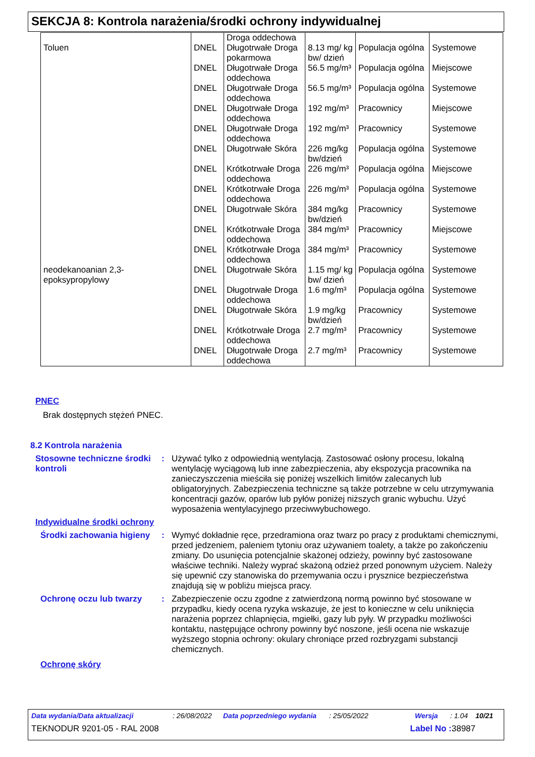SEKCJA 8: Kontrola narażenia/środki ochrony indywidualnej
| | | Droga oddechowa | | | |
| Toluen | DNEL | Długotrwałe Droga pokarmowa | 8.13 mg/ kg bw/ dzień | Populacja ogólna | Systemowe |
| | DNEL | Długotrwałe Droga oddechowa | 56.5 mg/m³ | Populacja ogólna | Miejscowe |
| | DNEL | Długotrwałe Droga oddechowa | 56.5 mg/m³ | Populacja ogólna | Systemowe |
| | DNEL | Długotrwałe Droga oddechowa | 192 mg/m³ | Pracownicy | Miejscowe |
| | DNEL | Długotrwałe Droga oddechowa | 192 mg/m³ | Pracownicy | Systemowe |
| | DNEL | Długotrwałe Skóra | 226 mg/kg bw/dzień | Populacja ogólna | Systemowe |
| | DNEL | Krótkotrwałe Droga oddechowa | 226 mg/m³ | Populacja ogólna | Miejscowe |
| | DNEL | Krótkotrwałe Droga oddechowa | 226 mg/m³ | Populacja ogólna | Systemowe |
| | DNEL | Długotrwałe Skóra | 384 mg/kg bw/dzień | Pracownicy | Systemowe |
| | DNEL | Krótkotrwałe Droga oddechowa | 384 mg/m³ | Pracownicy | Miejscowe |
| | DNEL | Krótkotrwałe Droga oddechowa | 384 mg/m³ | Pracownicy | Systemowe |
| neodekanoanian 2,3-epoksypropylowy | DNEL | Długotrwałe Skóra | 1.15 mg/ kg bw/ dzień | Populacja ogólna | Systemowe |
| | DNEL | Długotrwałe Droga oddechowa | 1.6 mg/m³ | Populacja ogólna | Systemowe |
| | DNEL | Długotrwałe Skóra | 1.9 mg/kg bw/dzień | Pracownicy | Systemowe |
| | DNEL | Krótkotrwałe Droga oddechowa | 2.7 mg/m³ | Pracownicy | Systemowe |
| | DNEL | Długotrwałe Droga oddechowa | 2.7 mg/m³ | Pracownicy | Systemowe |
PNEC
Brak dostępnych stężeń PNEC.
8.2 Kontrola narażenia
Stosowne techniczne środki kontroli
:
Używać tylko z odpowiednią wentylacją. Zastosować osłony procesu, lokalną wentylację wyciągową lub inne zabezpieczenia, aby ekspozycja pracownika na zanieczyszczenia mieściła się poniżej wszelkich limitów zalecanych lub obligatoryjnych. Zabezpieczenia techniczne są także potrzebne w celu utrzymywania koncentracji gazów, oparów lub pyłów poniżej niższych granic wybuchu. Użyć wyposażenia wentylacyjnego przeciwwybuchowego.
Indywidualne środki ochrony
Środki zachowania higieny
:
Wymyć dokładnie ręce, przedramiona oraz twarz po pracy z produktami chemicznymi, przed jedzeniem, paleniem tytoniu oraz używaniem toalety, a także po zakończeniu zmiany. Do usunięcia potencjalnie skażonej odzieży, powinny być zastosowane właściwe techniki. Należy wyprać skażoną odzież przed ponownym użyciem. Należy się upewnić czy stanowiska do przemywania oczu i prysznice bezpieczeństwa znajdują się w pobliżu miejsca pracy.
Ochronę oczu lub twarzy :
Zabezpieczenie oczu zgodne z zatwierdzoną normą powinno być stosowane w przypadku, kiedy ocena ryzyka wskazuje, że jest to konieczne w celu uniknięcia narażenia poprzez chlapnięcia, mgiełki, gazy lub pyły. W przypadku możliwości kontaktu, następujące ochrony powinny być noszone, jeśli ocena nie wskazuje wyższego stopnia ochrony: okulary chroniące przed rozbryzgami substancji chemicznych.
Ochronę skóry
Data wydania/Data aktualizacji: 26/08/2022 Data poprzedniego wydania: 25/05/2022 Wersja: 1.04 10/21
TEKNODUR 9201-05 - RAL 2008 Label No : 38987